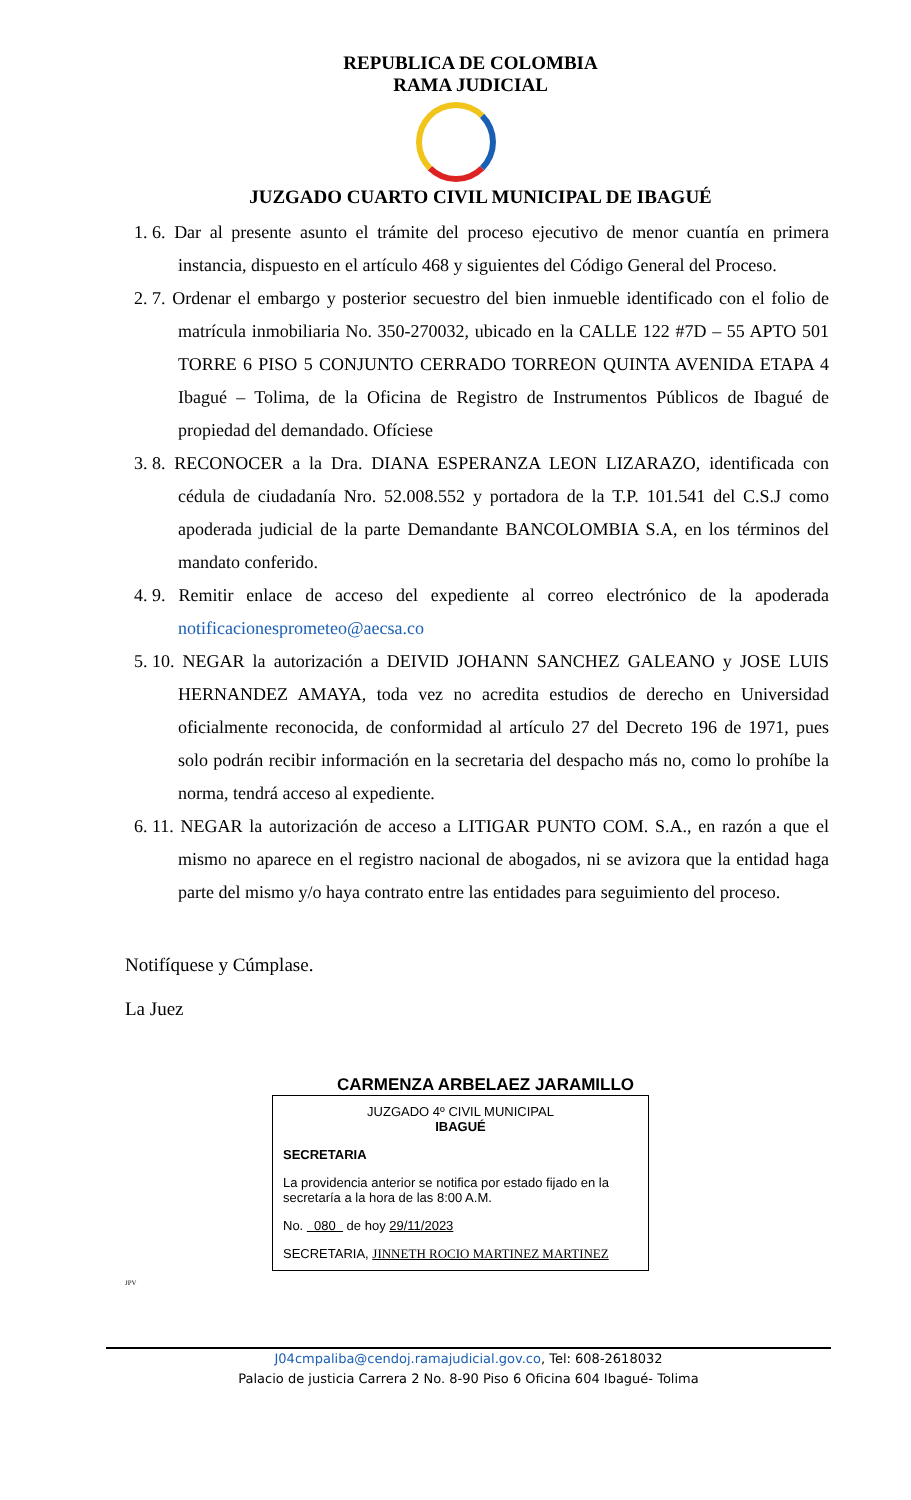REPUBLICA DE COLOMBIA
RAMA JUDICIAL
JUZGADO CUARTO CIVIL MUNICIPAL DE IBAGUÉ
1. 6. Dar al presente asunto el trámite del proceso ejecutivo de menor cuantía en primera instancia, dispuesto en el artículo 468 y siguientes del Código General del Proceso.
2. 7. Ordenar el embargo y posterior secuestro del bien inmueble identificado con el folio de matrícula inmobiliaria No. 350-270032, ubicado en la CALLE 122 #7D – 55 APTO 501 TORRE 6 PISO 5 CONJUNTO CERRADO TORREON QUINTA AVENIDA ETAPA 4 Ibagué – Tolima, de la Oficina de Registro de Instrumentos Públicos de Ibagué de propiedad del demandado. Ofíciese
3. 8. RECONOCER a la Dra. DIANA ESPERANZA LEON LIZARAZO, identificada con cédula de ciudadanía Nro. 52.008.552 y portadora de la T.P. 101.541 del C.S.J como apoderada judicial de la parte Demandante BANCOLOMBIA S.A, en los términos del mandato conferido.
4. 9. Remitir enlace de acceso del expediente al correo electrónico de la apoderada notificacionesprometeo@aecsa.co
5. 10. NEGAR la autorización a DEIVID JOHANN SANCHEZ GALEANO y JOSE LUIS HERNANDEZ AMAYA, toda vez no acredita estudios de derecho en Universidad oficialmente reconocida, de conformidad al artículo 27 del Decreto 196 de 1971, pues solo podrán recibir información en la secretaria del despacho más no, como lo prohíbe la norma, tendrá acceso al expediente.
6. 11. NEGAR la autorización de acceso a LITIGAR PUNTO COM. S.A., en razón a que el mismo no aparece en el registro nacional de abogados, ni se avizora que la entidad haga parte del mismo y/o haya contrato entre las entidades para seguimiento del proceso.
Notifíquese y Cúmplase.
La Juez
CARMENZA ARBELAEZ JARAMILLO
JUZGADO 4º CIVIL MUNICIPAL
IBAGUÉ
SECRETARIA
La providencia anterior se notifica por estado fijado en la secretaría a la hora de las 8:00 A.M.
No. 080 de hoy 29/11/2023
SECRETARIA, JINNETH ROCIO MARTINEZ MARTINEZ
JPV
J04cmpaliba@cendoj.ramajudicial.gov.co, Tel: 608-2618032
Palacio de justicia Carrera 2 No. 8-90 Piso 6 Oficina 604 Ibagué- Tolima